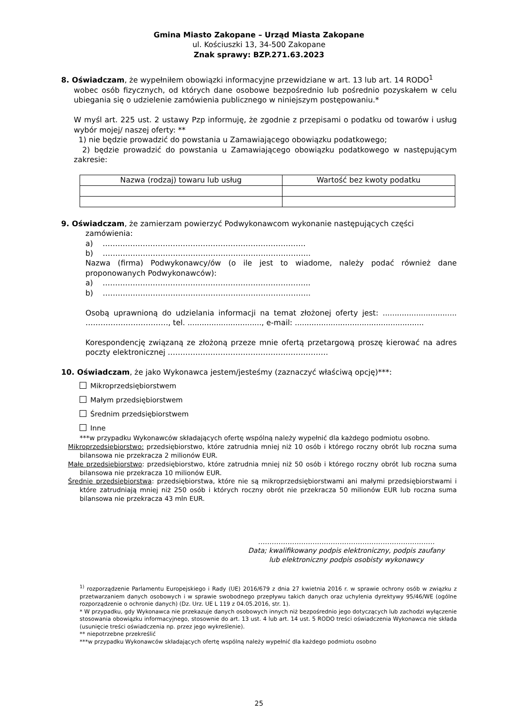Gmina Miasto Zakopane – Urząd Miasta Zakopane
ul. Kościuszki 13, 34-500 Zakopane
Znak sprawy: BZP.271.63.2023
8. Oświadczam, że wypełniłem obowiązki informacyjne przewidziane w art. 13 lub art. 14 RODO<sup>1</sup>
wobec osób fizycznych, od których dane osobowe bezpośrednio lub pośrednio pozyskałem w celu ubiegania się o udzielenie zamówienia publicznego w niniejszym postępowaniu.*
W myśl art. 225 ust. 2 ustawy Pzp informuję, że zgodnie z przepisami o podatku od towarów i usług wybór mojej/ naszej oferty: **
1) nie będzie prowadzić do powstania u Zamawiającego obowiązku podatkowego;
2) będzie prowadzić do powstania u Zamawiającego obowiązku podatkowego w następującym zakresie:
| Nazwa (rodzaj) towaru lub usług | Wartość bez kwoty podatku |
| --- | --- |
9. Oświadczam, że zamierzam powierzyć Podwykonawcom wykonanie następujących części
zamówienia:
a) ………………………………………………………………………
b) ………………………………………………………………………..
Nazwa (firma) Podwykonawcy/ów (o ile jest to wiadome, należy podać również dane proponowanych Podwykonawców):
a) ………………………………………………………………………..
b) ………………………………………………………………………..
Osobą uprawnioną do udzielania informacji na temat złożonej oferty jest: ............................... ……………………………, tel. ..............................., e-mail: ......................................................
Korespondencję związaną ze złożoną przeze mnie ofertą przetargową proszę kierować na adres poczty elektronicznej ……………………………………………………….
10. Oświadczam, że jako Wykonawca jestem/jesteśmy (zaznaczyć właściwą opcję)***:
Mikroprzedsiębiorstwem
Małym przedsiębiorstwem
Średnim przedsiębiorstwem
Inne
***w przypadku Wykonawców składających ofertę wspólną należy wypełnić dla każdego podmiotu osobno.
Mikroprzedsiębiorstwo: przedsiębiorstwo, które zatrudnia mniej niż 10 osób i którego roczny obrót lub roczna suma bilansowa nie przekracza 2 milionów EUR.
Małe przedsiębiorstwo: przedsiębiorstwo, które zatrudnia mniej niż 50 osób i którego roczny obrót lub roczna suma bilansowa nie przekracza 10 milionów EUR.
Średnie przedsiębiorstwa: przedsiębiorstwa, które nie są mikroprzedsiębiorstwami ani małymi przedsiębiorstwami i które zatrudniają mniej niż 250 osób i których roczny obrót nie przekracza 50 milionów EUR lub roczna suma bilansowa nie przekracza 43 mln EUR.
……………………………………………………………………
Data; kwalifikowany podpis elektroniczny, podpis zaufany
lub elektroniczny podpis osobisty wykonawcy
<sup>1)</sup> rozporządzenie Parlamentu Europejskiego i Rady (UE) 2016/679 z dnia 27 kwietnia 2016 r. w sprawie ochrony osób w związku z przetwarzaniem danych osobowych i w sprawie swobodnego przepływu takich danych oraz uchylenia dyrektywy 95/46/WE (ogólne rozporządzenie o ochronie danych) (Dz. Urz. UE L 119 z 04.05.2016, str. 1).
* W przypadku, gdy Wykonawca nie przekazuje danych osobowych innych niż bezpośrednio jego dotyczących lub zachodzi wyłączenie stosowania obowiązku informacyjnego, stosownie do art. 13 ust. 4 lub art. 14 ust. 5 RODO treści oświadczenia Wykonawca nie składa (usunięcie treści oświadczenia np. przez jego wykreślenie).
** niepotrzebne przekreślić
***w przypadku Wykonawców składających ofertę wspólną należy wypełnić dla każdego podmiotu osobno
25